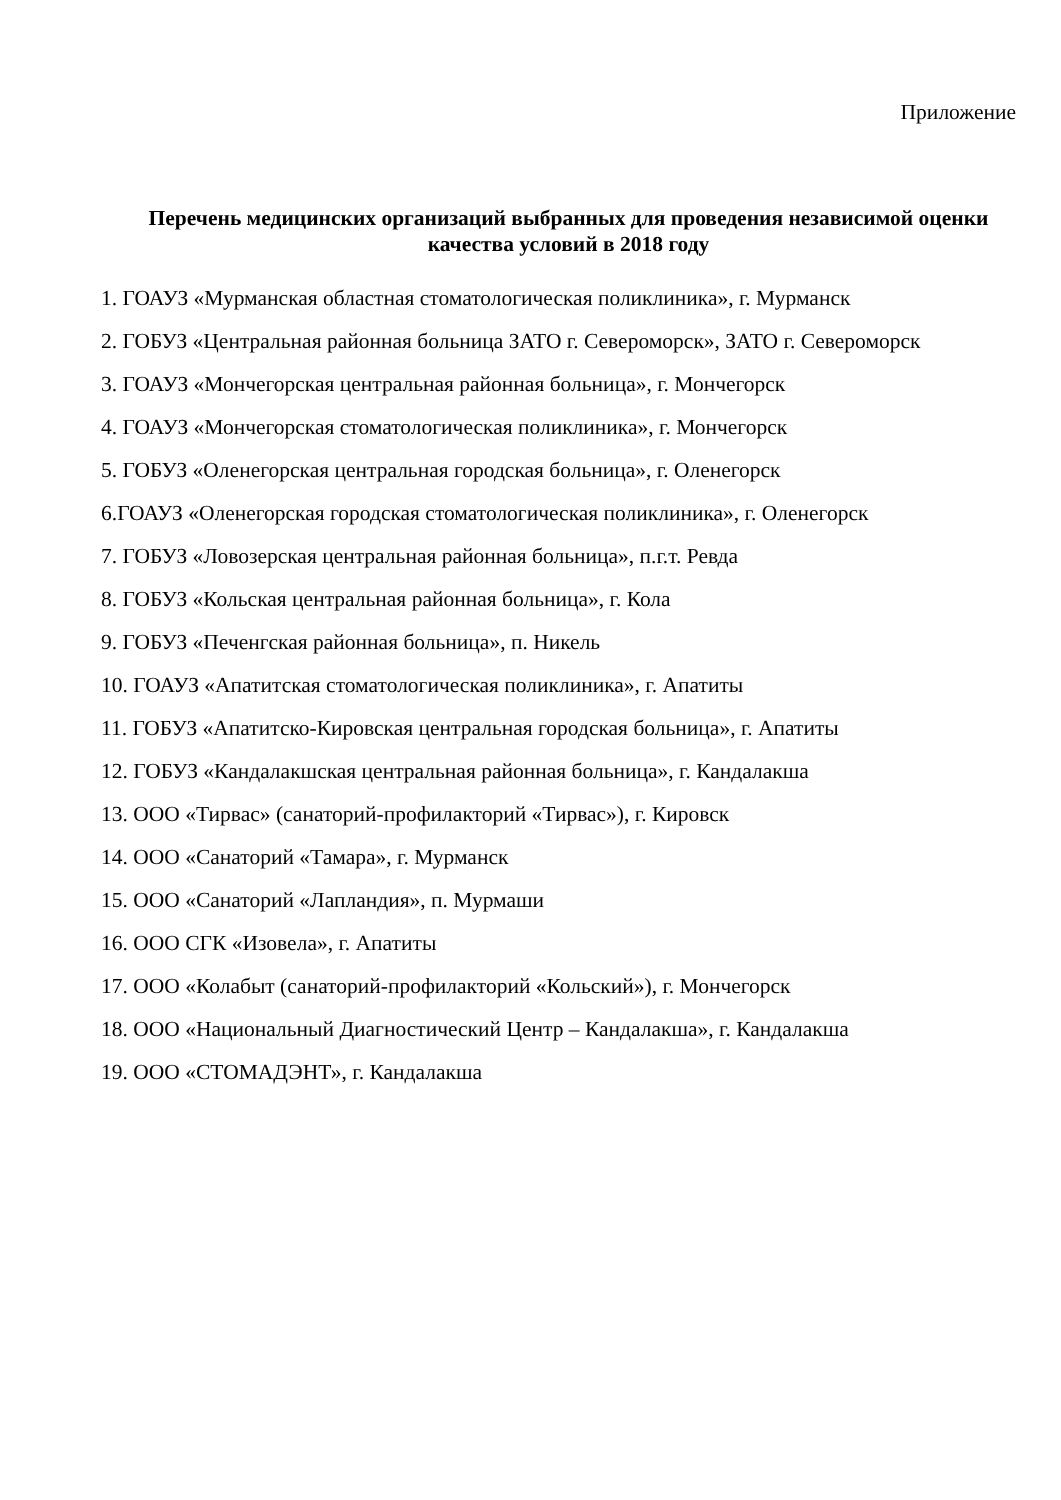Приложение
Перечень медицинских организаций выбранных для проведения независимой оценки качества условий в 2018 году
1. ГОАУЗ «Мурманская областная стоматологическая поликлиника», г. Мурманск
2. ГОБУЗ «Центральная районная больница ЗАТО г. Североморск», ЗАТО г. Североморск
3. ГОАУЗ «Мончегорская центральная районная больница», г. Мончегорск
4. ГОАУЗ «Мончегорская стоматологическая поликлиника», г. Мончегорск
5. ГОБУЗ «Оленегорская центральная городская больница», г. Оленегорск
6.ГОАУЗ «Оленегорская городская стоматологическая поликлиника», г. Оленегорск
7. ГОБУЗ «Ловозерская центральная районная больница», п.г.т. Ревда
8. ГОБУЗ «Кольская центральная районная больница», г. Кола
9. ГОБУЗ «Печенгская районная больница», п. Никель
10. ГОАУЗ «Апатитская стоматологическая поликлиника», г. Апатиты
11. ГОБУЗ «Апатитско-Кировская центральная городская больница», г. Апатиты
12. ГОБУЗ «Кандалакшская центральная районная больница», г. Кандалакша
13. ООО «Тирвас» (санаторий-профилакторий «Тирвас»), г. Кировск
14. ООО «Санаторий «Тамара», г. Мурманск
15. ООО «Санаторий «Лапландия», п. Мурмаши
16. ООО СГК «Изовела», г. Апатиты
17. ООО «Колабыт (санаторий-профилакторий «Кольский»), г. Мончегорск
18. ООО «Национальный Диагностический Центр – Кандалакша», г. Кандалакша
19. ООО «СТОМАДЭНТ», г. Кандалакша